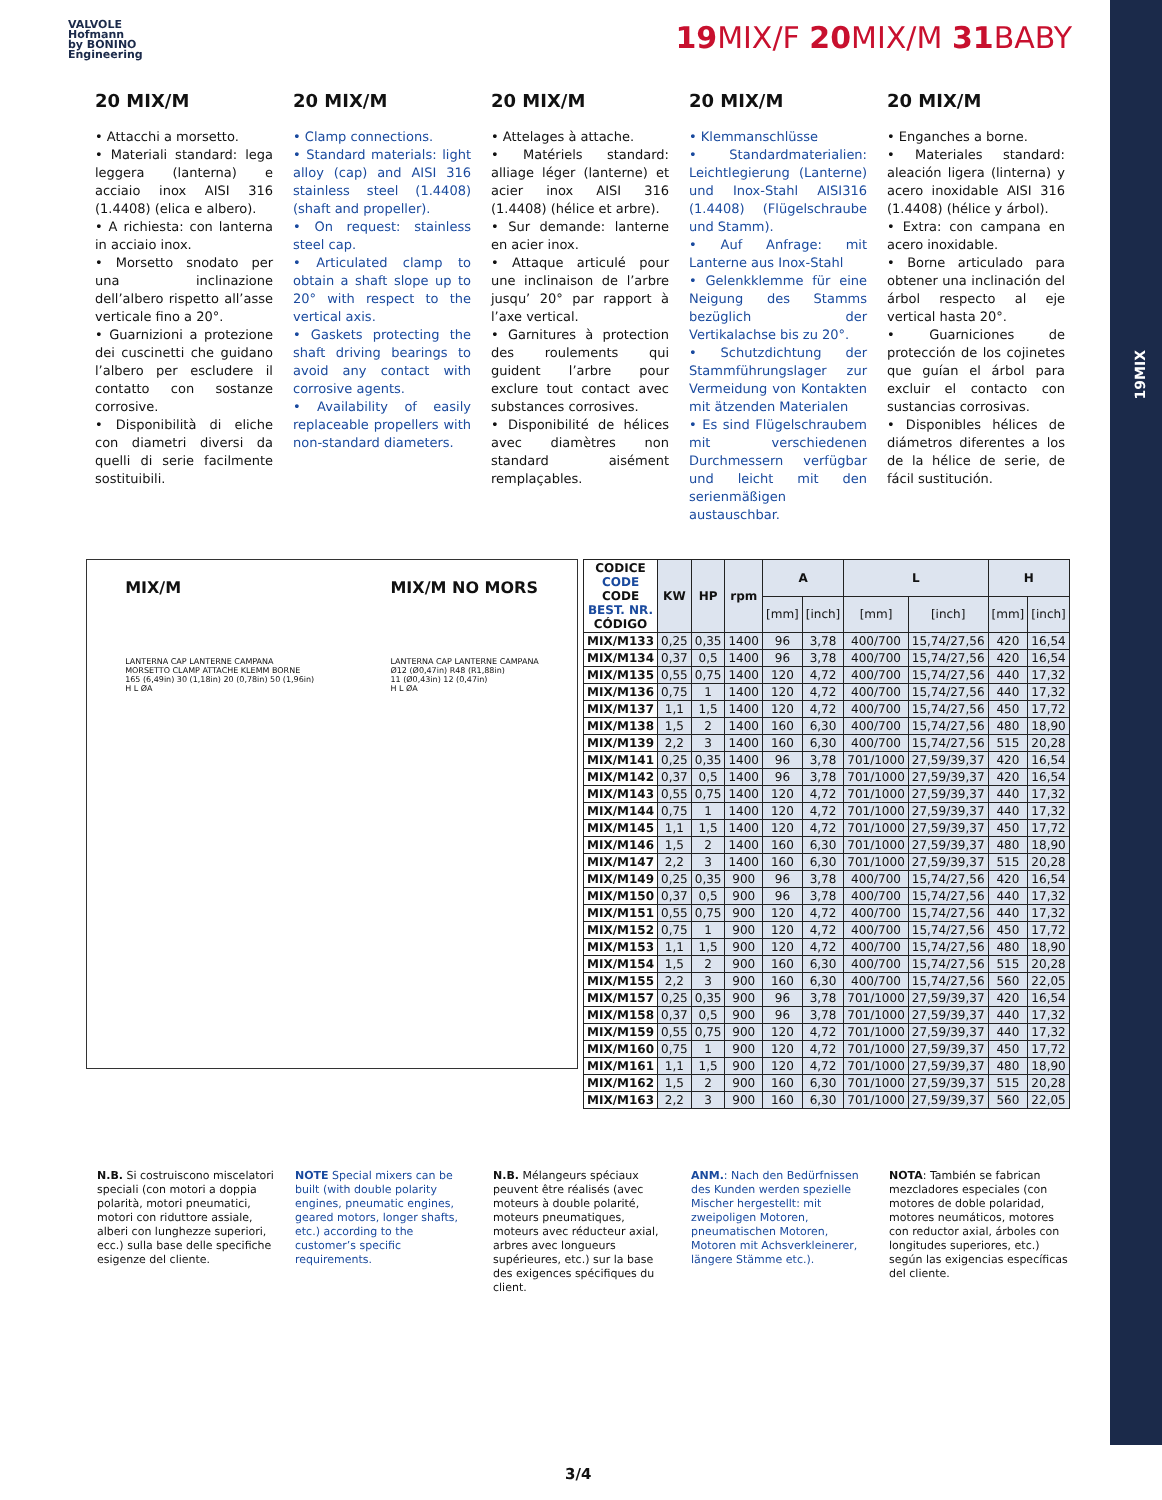19MIX
VALVOLE
Hofmann
by BONINO
Engineering
19 MIX/F 20 MIX/M 31 BABY
20 MIX/M
• Attacchi a morsetto.
• Materiali standard: lega leggera (lanterna) e acciaio inox AISI 316 (1.4408) (elica e albero).
• A richiesta: con lanterna in acciaio inox.
• Morsetto snodato per una inclinazione dell’albero rispetto all’asse verticale fino a 20°.
• Guarnizioni a protezione dei cuscinetti che guidano l’albero per escludere il contatto con sostanze corrosive.
• Disponibilità di eliche con diametri diversi da quelli di serie facilmente sostituibili.
20 MIX/M
• Clamp connections.
• Standard materials: light alloy (cap) and AISI 316 stainless steel (1.4408) (shaft and propeller).
• On request: stainless steel cap.
• Articulated clamp to obtain a shaft slope up to 20° with respect to the vertical axis.
• Gaskets protecting the shaft driving bearings to avoid any contact with corrosive agents.
• Availability of easily replaceable propellers with non-standard diameters.
20 MIX/M
• Attelages à attache.
• Matériels standard: alliage léger (lanterne) et acier inox AISI 316 (1.4408) (hélice et arbre).
• Sur demande: lanterne en acier inox.
• Attaque articulé pour une inclinaison de l’arbre jusqu’ 20° par rapport à l’axe vertical.
• Garnitures à protection des roulements qui guident l’arbre pour exclure tout contact avec substances corrosives.
• Disponibilité de hélices avec diamètres non standard aisément remplaçables.
20 MIX/M
• Klemmanschlüsse
• Standardmaterialien: Leichtlegierung (Lanterne) und Inox-Stahl AISI316 (1.4408) (Flügelschraube und Stamm).
• Auf Anfrage: mit Lanterne aus Inox-Stahl
• Gelenkklemme für eine Neigung des Stamms bezüglich der Vertikalachse bis zu 20°.
• Schutzdichtung der Stammführungslager zur Vermeidung von Kontakten mit ätzenden Materialen
• Es sind Flügelschraubem mit verschiedenen Durchmessern verfügbar und leicht mit den serienmäßigen austauschbar.
20 MIX/M
• Enganches a borne.
• Materiales standard: aleación ligera (linterna) y acero inoxidable AISI 316 (1.4408) (hélice y árbol).
• Extra: con campana en acero inoxidable.
• Borne articulado para obtener una inclinación del árbol respecto al eje vertical hasta 20°.
• Guarniciones de protección de los cojinetes que guían el árbol para excluir el contacto con sustancias corrosivas.
• Disponibles hélices de diámetros diferentes a los de la hélice de serie, de fácil sustitución.
MIX/M
LANTERNA CAP LANTERNE CAMPANA
MORSETTO CLAMP ATTACHE KLEMM BORNE
165 (6,49in) 30 (1,18in) 20 (0,78in) 50 (1,96in)
H L ØA
MIX/M NO MORS
LANTERNA CAP LANTERNE CAMPANA
Ø12 (Ø0,47in) R48 (R1,88in)
11 (Ø0,43in) 12 (0,47in)
H L ØA
| CODICE CODE CODE BEST. NR. CÓDIGO | KW | HP | rpm | A | | L | | H | |
| --- | --- | --- | --- | --- | --- | --- | --- | --- | --- |
| | | | | [mm] | [inch] | [mm] | [inch] | [mm] | [inch] |
| MIX/M133 | 0,25 | 0,35 | 1400 | 96 | 3,78 | 400/700 | 15,74/27,56 | 420 | 16,54 |
| MIX/M134 | 0,37 | 0,5 | 1400 | 96 | 3,78 | 400/700 | 15,74/27,56 | 420 | 16,54 |
| MIX/M135 | 0,55 | 0,75 | 1400 | 120 | 4,72 | 400/700 | 15,74/27,56 | 440 | 17,32 |
| MIX/M136 | 0,75 | 1 | 1400 | 120 | 4,72 | 400/700 | 15,74/27,56 | 440 | 17,32 |
| MIX/M137 | 1,1 | 1,5 | 1400 | 120 | 4,72 | 400/700 | 15,74/27,56 | 450 | 17,72 |
| MIX/M138 | 1,5 | 2 | 1400 | 160 | 6,30 | 400/700 | 15,74/27,56 | 480 | 18,90 |
| MIX/M139 | 2,2 | 3 | 1400 | 160 | 6,30 | 400/700 | 15,74/27,56 | 515 | 20,28 |
| MIX/M141 | 0,25 | 0,35 | 1400 | 96 | 3,78 | 701/1000 | 27,59/39,37 | 420 | 16,54 |
| MIX/M142 | 0,37 | 0,5 | 1400 | 96 | 3,78 | 701/1000 | 27,59/39,37 | 420 | 16,54 |
| MIX/M143 | 0,55 | 0,75 | 1400 | 120 | 4,72 | 701/1000 | 27,59/39,37 | 440 | 17,32 |
| MIX/M144 | 0,75 | 1 | 1400 | 120 | 4,72 | 701/1000 | 27,59/39,37 | 440 | 17,32 |
| MIX/M145 | 1,1 | 1,5 | 1400 | 120 | 4,72 | 701/1000 | 27,59/39,37 | 450 | 17,72 |
| MIX/M146 | 1,5 | 2 | 1400 | 160 | 6,30 | 701/1000 | 27,59/39,37 | 480 | 18,90 |
| MIX/M147 | 2,2 | 3 | 1400 | 160 | 6,30 | 701/1000 | 27,59/39,37 | 515 | 20,28 |
| MIX/M149 | 0,25 | 0,35 | 900 | 96 | 3,78 | 400/700 | 15,74/27,56 | 420 | 16,54 |
| MIX/M150 | 0,37 | 0,5 | 900 | 96 | 3,78 | 400/700 | 15,74/27,56 | 440 | 17,32 |
| MIX/M151 | 0,55 | 0,75 | 900 | 120 | 4,72 | 400/700 | 15,74/27,56 | 440 | 17,32 |
| MIX/M152 | 0,75 | 1 | 900 | 120 | 4,72 | 400/700 | 15,74/27,56 | 450 | 17,72 |
| MIX/M153 | 1,1 | 1,5 | 900 | 120 | 4,72 | 400/700 | 15,74/27,56 | 480 | 18,90 |
| MIX/M154 | 1,5 | 2 | 900 | 160 | 6,30 | 400/700 | 15,74/27,56 | 515 | 20,28 |
| MIX/M155 | 2,2 | 3 | 900 | 160 | 6,30 | 400/700 | 15,74/27,56 | 560 | 22,05 |
| MIX/M157 | 0,25 | 0,35 | 900 | 96 | 3,78 | 701/1000 | 27,59/39,37 | 420 | 16,54 |
| MIX/M158 | 0,37 | 0,5 | 900 | 96 | 3,78 | 701/1000 | 27,59/39,37 | 440 | 17,32 |
| MIX/M159 | 0,55 | 0,75 | 900 | 120 | 4,72 | 701/1000 | 27,59/39,37 | 440 | 17,32 |
| MIX/M160 | 0,75 | 1 | 900 | 120 | 4,72 | 701/1000 | 27,59/39,37 | 450 | 17,72 |
| MIX/M161 | 1,1 | 1,5 | 900 | 120 | 4,72 | 701/1000 | 27,59/39,37 | 480 | 18,90 |
| MIX/M162 | 1,5 | 2 | 900 | 160 | 6,30 | 701/1000 | 27,59/39,37 | 515 | 20,28 |
| MIX/M163 | 2,2 | 3 | 900 | 160 | 6,30 | 701/1000 | 27,59/39,37 | 560 | 22,05 |
N.B. Si costruiscono miscelatori speciali (con motori a doppia polarità, motori pneumatici, motori con riduttore assiale, alberi con lunghezze superiori, ecc.) sulla base delle specifiche esigenze del cliente.
NOTE Special mixers can be built (with double polarity engines, pneumatic engines, geared motors, longer shafts, etc.) according to the customer’s specific requirements.
N.B. Mélangeurs spéciaux peuvent être réalisés (avec moteurs à double polarité, moteurs pneumatiques, moteurs avec réducteur axial, arbres avec longueurs supérieures, etc.) sur la base des exigences spécifiques du client.
ANM.: Nach den Bedürfnissen des Kunden werden spezielle Mischer hergestellt: mit zweipoligen Motoren, pneumatischen Motoren, Motoren mit Achsverkleinerer, längere Stämme etc.).
NOTA: También se fabrican mezcladores especiales (con motores de doble polaridad, motores neumáticos, motores con reductor axial, árboles con longitudes superiores, etc.) según las exigencias específicas del cliente.
3/4